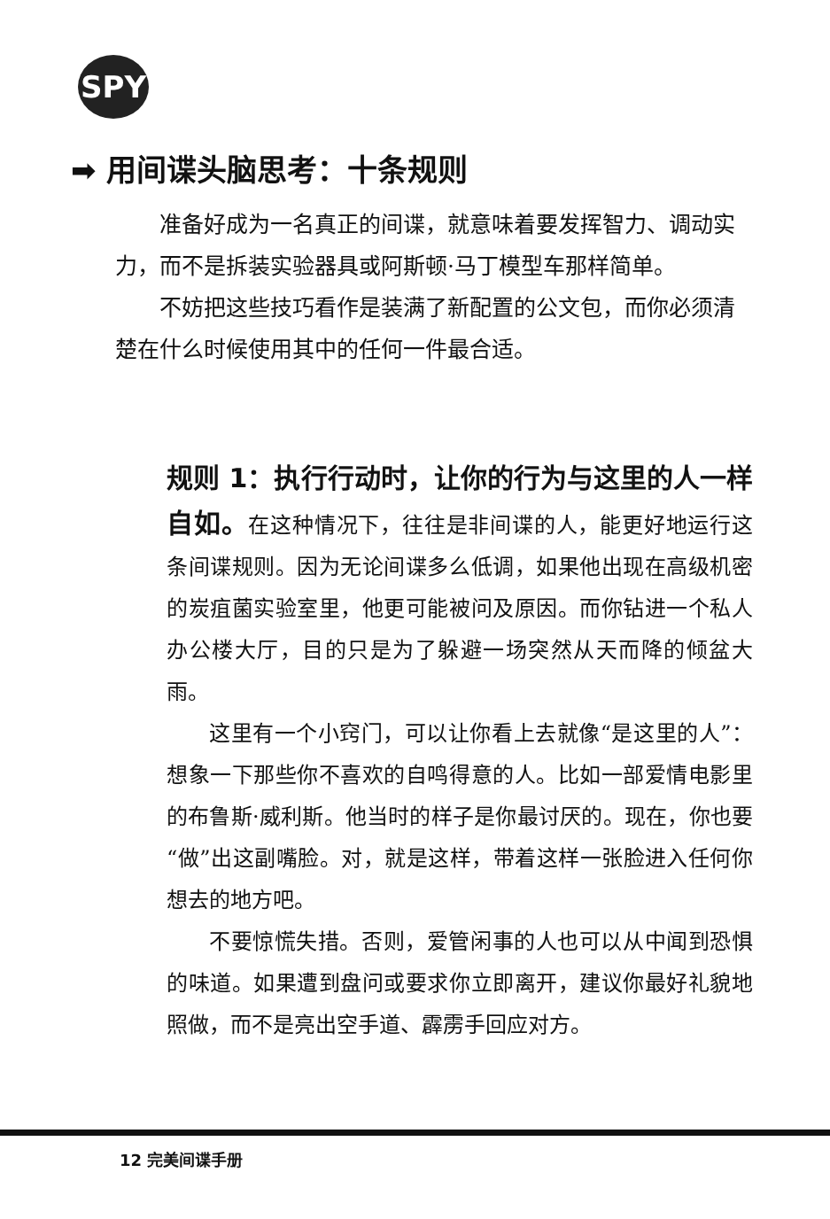SPY
➡ 用间谍头脑思考：十条规则
准备好成为一名真正的间谍，就意味着要发挥智力、调动实力，而不是拆装实验器具或阿斯顿·马丁模型车那样简单。
不妨把这些技巧看作是装满了新配置的公文包，而你必须清楚在什么时候使用其中的任何一件最合适。
规则 1：执行行动时，让你的行为与这里的人一样自如。在这种情况下，往往是非间谍的人，能更好地运行这条间谍规则。因为无论间谍多么低调，如果他出现在高级机密的炭疽菌实验室里，他更可能被问及原因。而你钻进一个私人办公楼大厅，目的只是为了躲避一场突然从天而降的倾盆大雨。
这里有一个小窍门，可以让你看上去就像“是这里的人”：想象一下那些你不喜欢的自鸣得意的人。比如一部爱情电影里的布鲁斯·威利斯。他当时的样子是你最讨厌的。现在，你也要“做”出这副嘴脸。对，就是这样，带着这样一张脸进入任何你想去的地方吧。
不要惊慌失措。否则，爱管闲事的人也可以从中闻到恐惧的味道。如果遭到盘问或要求你立即离开，建议你最好礼貌地照做，而不是亮出空手道、霹雳手回应对方。
12 完美间谍手册